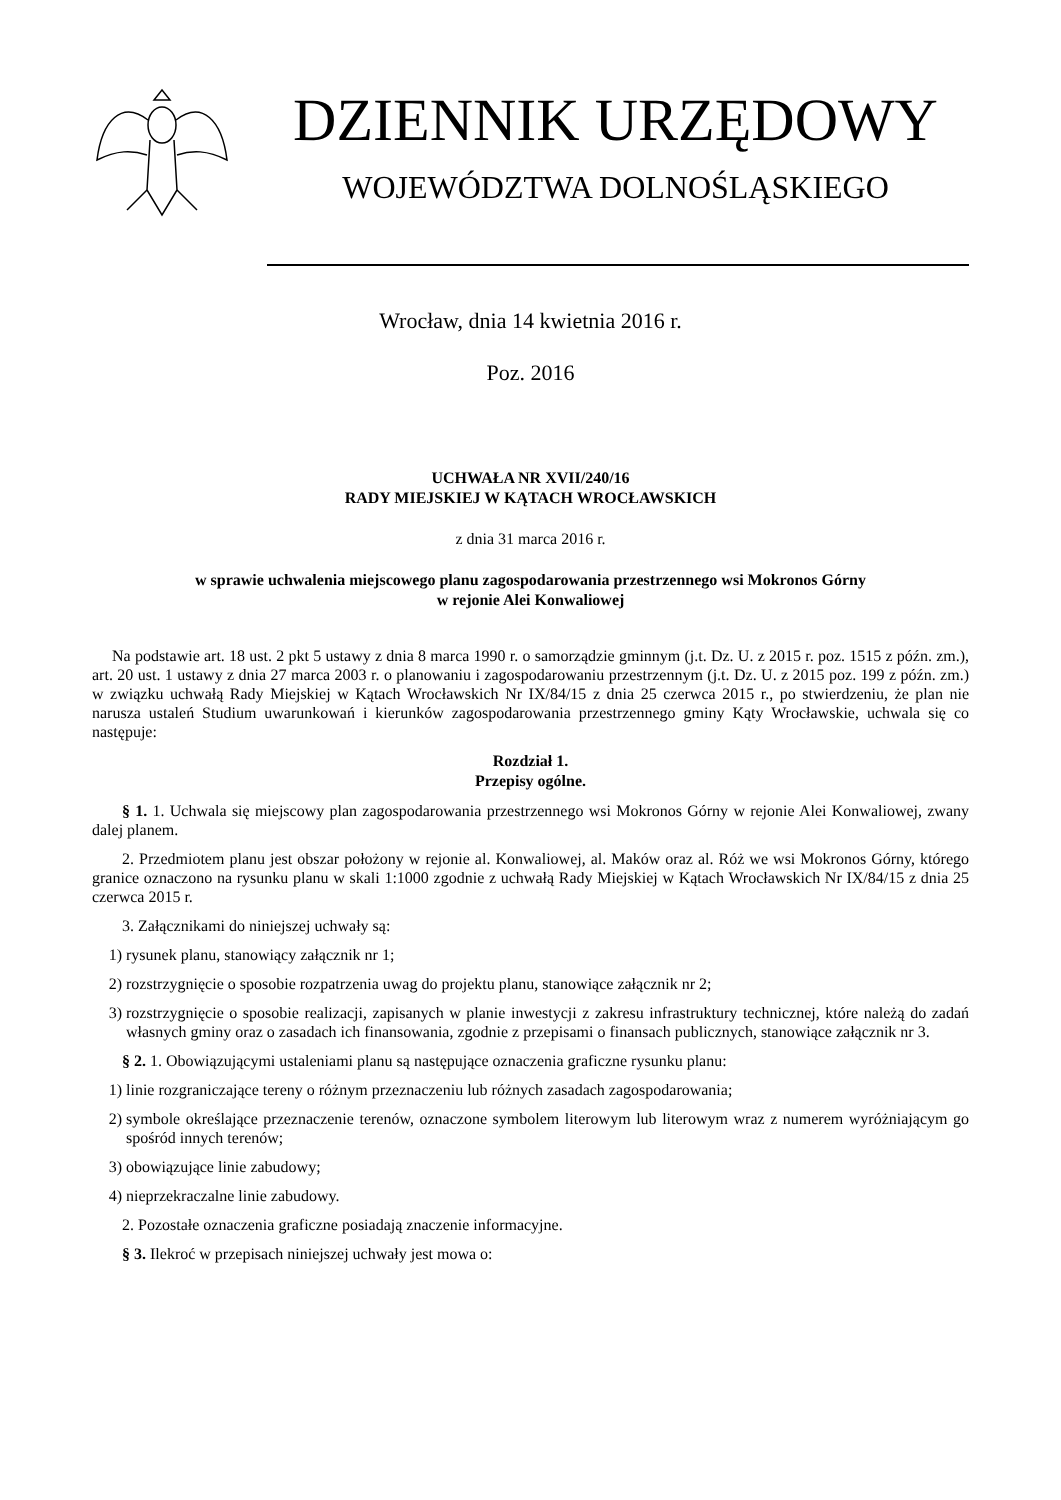DZIENNIK URZĘDOWY
WOJEWÓDZTWA DOLNOŚLĄSKIEGO
Wrocław, dnia 14 kwietnia 2016 r.
Poz. 2016
UCHWAŁA NR XVII/240/16
RADY MIEJSKIEJ W KĄTACH WROCŁAWSKICH
z dnia 31 marca 2016 r.
w sprawie uchwalenia miejscowego planu zagospodarowania przestrzennego wsi Mokronos Górny
w rejonie Alei Konwaliowej
Na podstawie art. 18 ust. 2 pkt 5 ustawy z dnia 8 marca 1990 r. o samorządzie gminnym (j.t. Dz. U. z 2015 r. poz. 1515 z późn. zm.), art. 20 ust. 1 ustawy z dnia 27 marca 2003 r. o planowaniu i zagospodarowaniu przestrzennym (j.t. Dz. U. z 2015 poz. 199 z późn. zm.) w związku uchwałą Rady Miejskiej w Kątach Wrocławskich Nr IX/84/15 z dnia 25 czerwca 2015 r., po stwierdzeniu, że plan nie narusza ustaleń Studium uwarunkowań i kierunków zagospodarowania przestrzennego gminy Kąty Wrocławskie, uchwala się co następuje:
Rozdział 1.
Przepisy ogólne.
§ 1. 1. Uchwala się miejscowy plan zagospodarowania przestrzennego wsi Mokronos Górny w rejonie Alei Konwaliowej, zwany dalej planem.
2. Przedmiotem planu jest obszar położony w rejonie al. Konwaliowej, al. Maków oraz al. Róż we wsi Mokronos Górny, którego granice oznaczono na rysunku planu w skali 1:1000 zgodnie z uchwałą Rady Miejskiej w Kątach Wrocławskich Nr IX/84/15 z dnia 25 czerwca 2015 r.
3. Załącznikami do niniejszej uchwały są:
1) rysunek planu, stanowiący załącznik nr 1;
2) rozstrzygnięcie o sposobie rozpatrzenia uwag do projektu planu, stanowiące załącznik nr 2;
3) rozstrzygnięcie o sposobie realizacji, zapisanych w planie inwestycji z zakresu infrastruktury technicznej, które należą do zadań własnych gminy oraz o zasadach ich finansowania, zgodnie z przepisami o finansach publicznych, stanowiące załącznik nr 3.
§ 2. 1. Obowiązującymi ustaleniami planu są następujące oznaczenia graficzne rysunku planu:
1) linie rozgraniczające tereny o różnym przeznaczeniu lub różnych zasadach zagospodarowania;
2) symbole określające przeznaczenie terenów, oznaczone symbolem literowym lub literowym wraz z numerem wyróżniającym go spośród innych terenów;
3) obowiązujące linie zabudowy;
4) nieprzekraczalne linie zabudowy.
2. Pozostałe oznaczenia graficzne posiadają znaczenie informacyjne.
§ 3. Ilekroć w przepisach niniejszej uchwały jest mowa o: